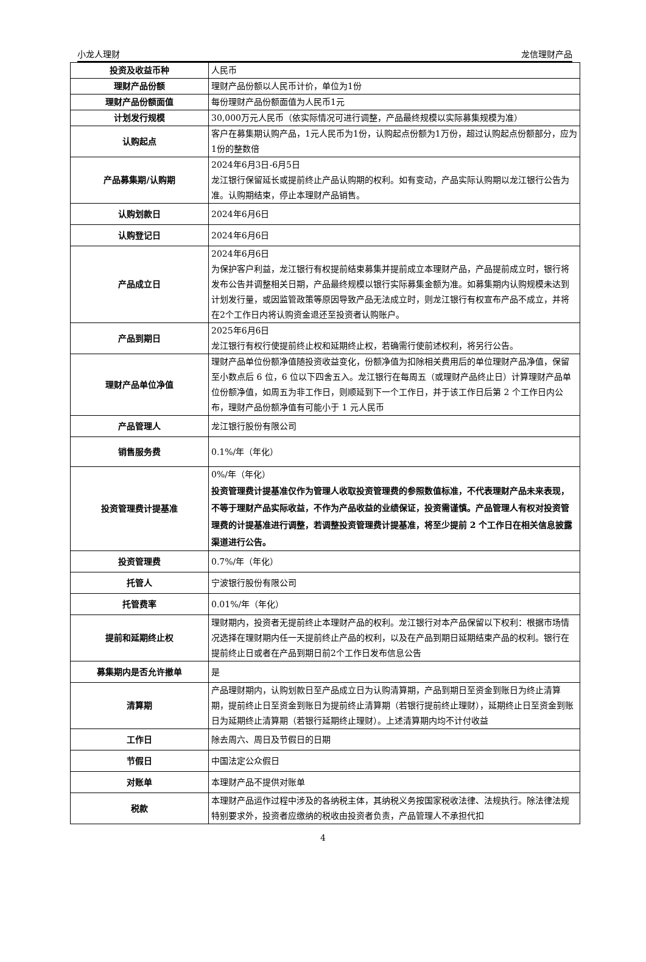小龙人理财 龙信理财产品
| 投资及收益币种 | 人民币 |
| 理财产品份额 | 理财产品份额以人民币计价，单位为1份 |
| 理财产品份额面值 | 每份理财产品份额面值为人民币1元 |
| 计划发行规模 | 30,000万元人民币（依实际情况可进行调整，产品最终规模以实际募集规模为准） |
| 认购起点 | 客户在募集期认购产品，1元人民币为1份，认购起点份额为1万份，超过认购起点份额部分，应为1份的整数倍 |
| 产品募集期/认购期 | 2024年6月3日-6月5日 龙江银行保留延长或提前终止产品认购期的权利。如有变动，产品实际认购期以龙江银行公告为准。认购期结束，停止本理财产品销售。 |
| 认购划款日 | 2024年6月6日 |
| 认购登记日 | 2024年6月6日 |
| 产品成立日 | 2024年6月6日 为保护客户利益，龙江银行有权提前结束募集并提前成立本理财产品，产品提前成立时，银行将发布公告并调整相关日期，产品最终规模以银行实际募集金额为准。如募集期内认购规模未达到计划发行量，或因监管政策等原因导致产品无法成立时，则龙江银行有权宣布产品不成立，并将在2个工作日内将认购资金退还至投资者认购账户。 |
| 产品到期日 | 2025年6月6日 龙江银行有权行使提前终止权和延期终止权，若确需行使前述权利，将另行公告。 |
| 理财产品单位净值 | 理财产品单位份额净值随投资收益变化，份额净值为扣除相关费用后的单位理财产品净值，保留至小数点后 6 位，6 位以下四舍五入。龙江银行在每周五（或理财产品终止日）计算理财产品单位份额净值，如周五为非工作日，则顺延到下一个工作日，并于该工作日后第 2 个工作日内公布，理财产品份额净值有可能小于 1 元人民币 |
| 产品管理人 | 龙江银行股份有限公司 |
| 销售服务费 | 0.1%/年（年化） |
| 投资管理费计提基准 | 0%/年（年化） 投资管理费计提基准仅作为管理人收取投资管理费的参照数值标准，不代表理财产品未来表现，不等于理财产品实际收益，不作为产品收益的业绩保证，投资需谨慎。产品管理人有权对投资管理费的计提基准进行调整，若调整投资管理费计提基准，将至少提前 2 个工作日在相关信息披露渠道进行公告。 |
| 投资管理费 | 0.7%/年（年化） |
| 托管人 | 宁波银行股份有限公司 |
| 托管费率 | 0.01%/年（年化） |
| 提前和延期终止权 | 理财期内，投资者无提前终止本理财产品的权利。龙江银行对本产品保留以下权利：根据市场情况选择在理财期内任一天提前终止产品的权利，以及在产品到期日延期结束产品的权利。银行在提前终止日或者在产品到期日前2个工作日发布信息公告 |
| 募集期内是否允许撤单 | 是 |
| 清算期 | 产品理财期内，认购划款日至产品成立日为认购清算期，产品到期日至资金到账日为终止清算期，提前终止日至资金到账日为提前终止清算期（若银行提前终止理财），延期终止日至资金到账日为延期终止清算期（若银行延期终止理财）。上述清算期内均不计付收益 |
| 工作日 | 除去周六、周日及节假日的日期 |
| 节假日 | 中国法定公众假日 |
| 对账单 | 本理财产品不提供对账单 |
| 税款 | 本理财产品运作过程中涉及的各纳税主体，其纳税义务按国家税收法律、法规执行。除法律法规特别要求外，投资者应缴纳的税收由投资者负责，产品管理人不承担代扣 |
4